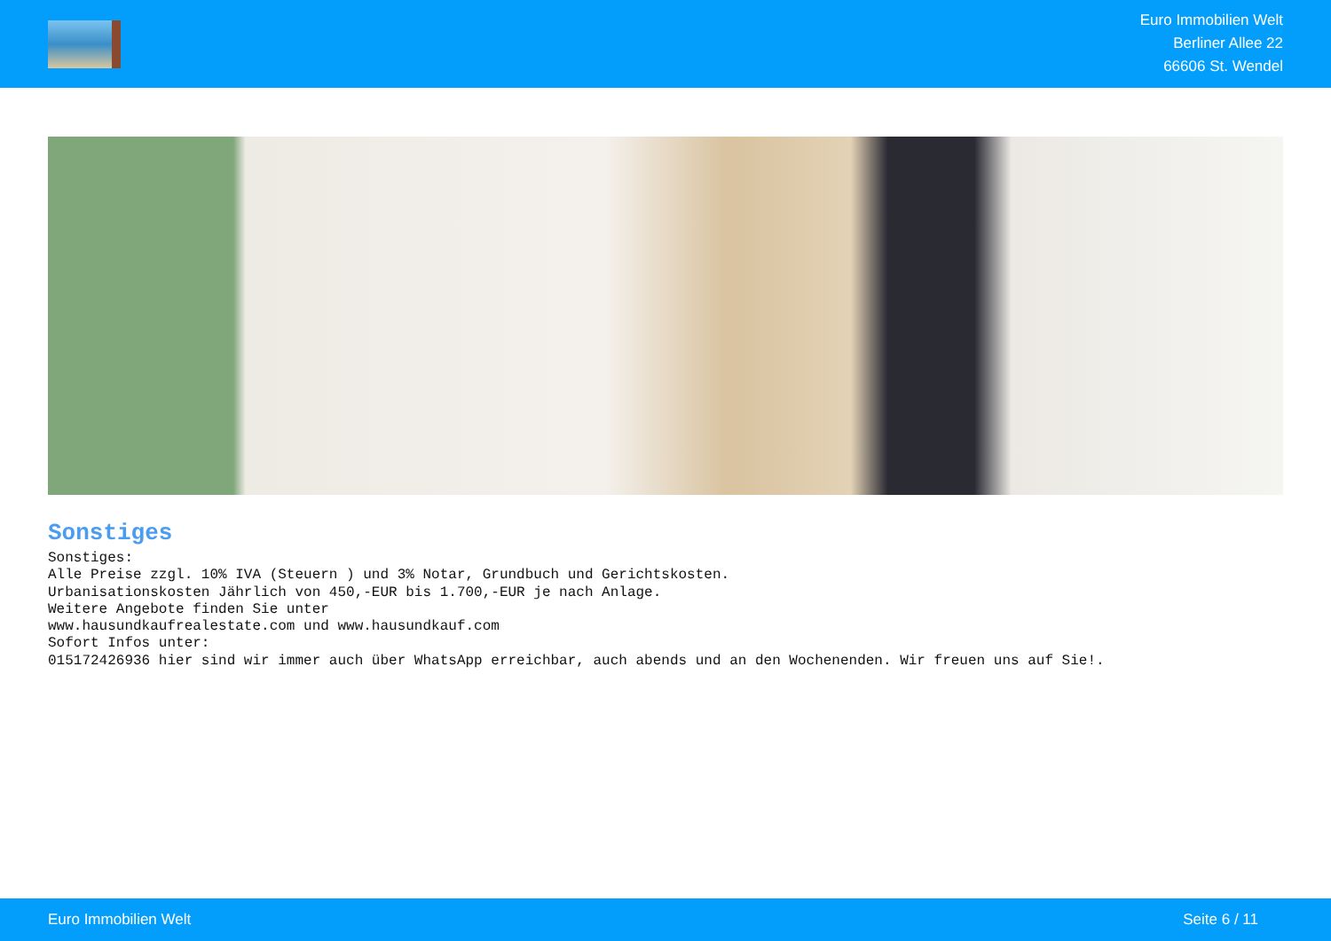Euro Immobilien Welt
Berliner Allee 22
66606 St. Wendel
Sonstiges
Sonstiges: Alle Preise zzgl. 10% IVA (Steuern ) und 3% Notar, Grundbuch und Gerichtskosten. Urbanisationskosten Jährlich von 450,-EUR bis 1.700,-EUR je nach Anlage. Weitere Angebote finden Sie unter www.hausundkaufrealestate.com und www.hausundkauf.com Sofort Infos unter: 015172426936 hier sind wir immer auch über WhatsApp erreichbar, auch abends und an den Wochenenden. Wir freuen uns auf Sie!.
Euro Immobilien Welt Seite 6 / 11